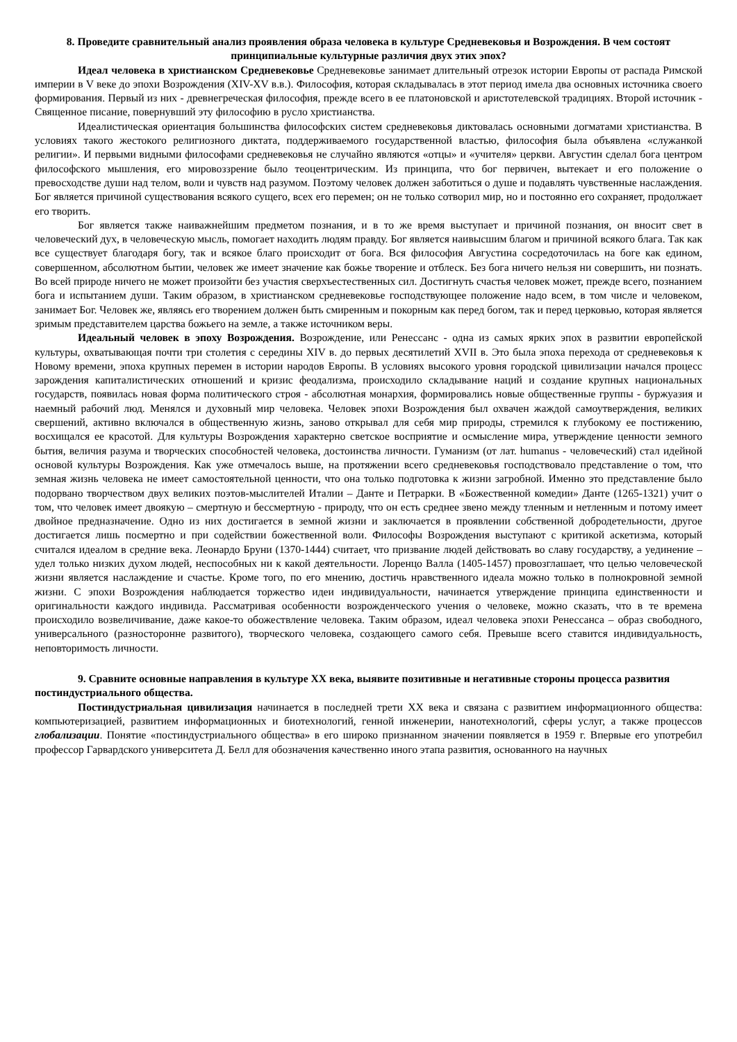8. Проведите сравнительный анализ проявления образа человека в культуре Средневековья и Возрождения. В чем состоят принципиальные культурные различия двух этих эпох?
Идеал человека в христианском Средневековье Средневековье занимает длительный отрезок истории Европы от распада Римской империи в V веке до эпохи Возрождения (XIV-XV в.в.). Философия, которая складывалась в этот период имела два основных источника своего формирования. Первый из них - древнегреческая философия, прежде всего в ее платоновской и аристотелевской традициях. Второй источник - Священное писание, повернувший эту философию в русло христианства.
Идеалистическая ориентация большинства философских систем средневековья диктовалась основными догматами христианства. В условиях такого жестокого религиозного диктата, поддерживаемого государственной властью, философия была объявлена «служанкой религии». И первыми видными философами средневековья не случайно являются «отцы» и «учителя» церкви. Августин сделал бога центром философского мышления, его мировоззрение было теоцентрическим. Из принципа, что бог первичен, вытекает и его положение о превосходстве души над телом, воли и чувств над разумом. Поэтому человек должен заботиться о душе и подавлять чувственные наслаждения. Бог является причиной существования всякого сущего, всех его перемен; он не только сотворил мир, но и постоянно его сохраняет, продолжает его творить.
Бог является также наиважнейшим предметом познания, и в то же время выступает и причиной познания, он вносит свет в человеческий дух, в человеческую мысль, помогает находить людям правду. Бог является наивысшим благом и причиной всякого блага. Так как все существует благодаря богу, так и всякое благо происходит от бога. Вся философия Августина сосредоточилась на боге как едином, совершенном, абсолютном бытии, человек же имеет значение как божье творение и отблеск. Без бога ничего нельзя ни совершить, ни познать. Во всей природе ничего не может произойти без участия сверхъестественных сил. Достигнуть счастья человек может, прежде всего, познанием бога и испытанием души. Таким образом, в христианском средневековье господствующее положение надо всем, в том числе и человеком, занимает Бог. Человек же, являясь его творением должен быть смиренным и покорным как перед богом, так и перед церковью, которая является зримым представителем царства божьего на земле, а также источником веры.
Идеальный человек в эпоху Возрождения. Возрождение, или Ренессанс - одна из самых ярких эпох в развитии европейской культуры, охватывающая почти три столетия с середины XIV в. до первых десятилетий XVII в. Это была эпоха перехода от средневековья к Новому времени, эпоха крупных перемен в истории народов Европы. В условиях высокого уровня городской цивилизации начался процесс зарождения капиталистических отношений и кризис феодализма, происходило складывание наций и создание крупных национальных государств, появилась новая форма политического строя - абсолютная монархия, формировались новые общественные группы - буржуазия и наемный рабочий люд. Менялся и духовный мир человека. Человек эпохи Возрождения был охвачен жаждой самоутверждения, великих свершений, активно включался в общественную жизнь, заново открывал для себя мир природы, стремился к глубокому ее постижению, восхищался ее красотой. Для культуры Возрождения характерно светское восприятие и осмысление мира, утверждение ценности земного бытия, величия разума и творческих способностей человека, достоинства личности. Гуманизм (от лат. humanus - человеческий) стал идейной основой культуры Возрождения. Как уже отмечалось выше, на протяжении всего средневековья господствовало представление о том, что земная жизнь человека не имеет самостоятельной ценности, что она только подготовка к жизни загробной. Именно это представление было подорвано творчеством двух великих поэтов-мыслителей Италии – Данте и Петрарки. В «Божественной комедии» Данте (1265-1321) учит о том, что человек имеет двоякую – смертную и бессмертную - природу, что он есть среднее звено между тленным и нетленным и потому имеет двойное предназначение. Одно из них достигается в земной жизни и заключается в проявлении собственной добродетельности, другое достигается лишь посмертно и при содействии божественной воли. Философы Возрождения выступают с критикой аскетизма, который считался идеалом в средние века. Леонардо Бруни (1370-1444) считает, что призвание людей действовать во славу государству, а уединение – удел только низких духом людей, неспособных ни к какой деятельности. Лоренцо Валла (1405-1457) провозглашает, что целью человеческой жизни является наслаждение и счастье. Кроме того, по его мнению, достичь нравственного идеала можно только в полнокровной земной жизни. С эпохи Возрождения наблюдается торжество идеи индивидуальности, начинается утверждение принципа единственности и оригинальности каждого индивида. Рассматривая особенности возрожденческого учения о человеке, можно сказать, что в те времена происходило возвеличивание, даже какое-то обожествление человека. Таким образом, идеал человека эпохи Ренессанса – образ свободного, универсального (разносторонне развитого), творческого человека, создающего самого себя. Превыше всего ставится индивидуальность, неповторимость личности.
9. Сравните основные направления в культуре XX века, выявите позитивные и негативные стороны процесса развития постиндустриального общества.
Постиндустриальная цивилизация начинается в последней трети XX века и связана с развитием информационного общества: компьютеризацией, развитием информационных и биотехнологий, генной инженерии, нанотехнологий, сферы услуг, а также процессов глобализации. Понятие «постиндустриального общества» в его широко признанном значении появляется в 1959 г. Впервые его употребил профессор Гарвардского университета Д. Белл для обозначения качественно иного этапа развития, основанного на научных